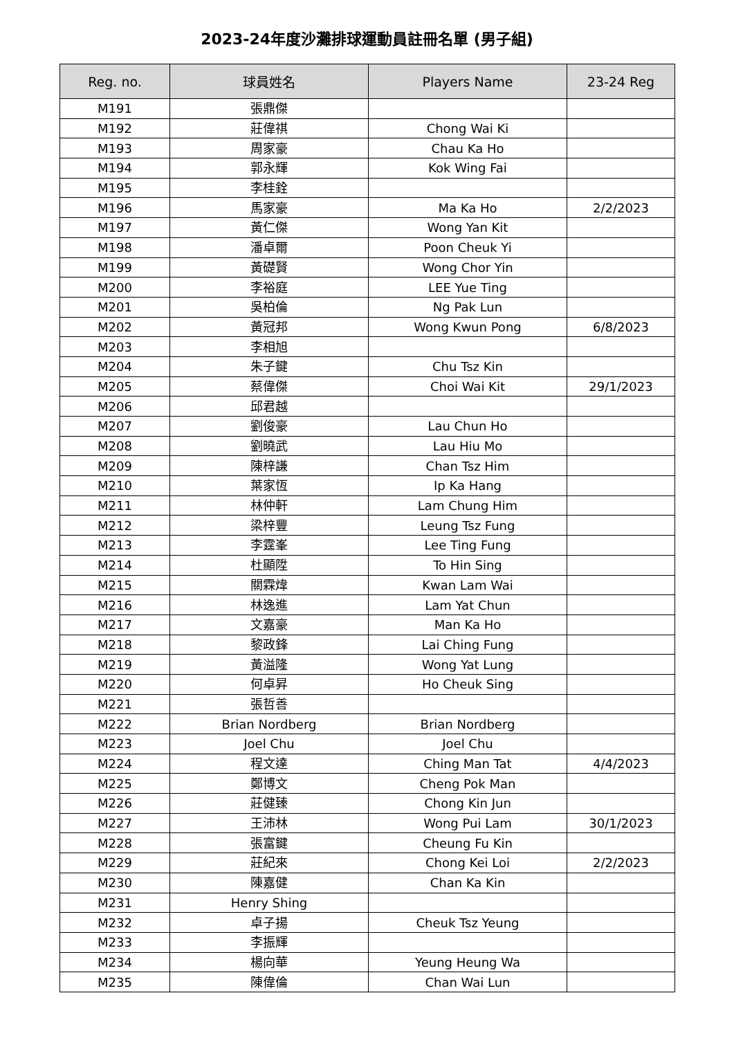2023-24年度沙灘排球運動員註冊名單 (男子組)
| Reg. no. | 球員姓名 | Players Name | 23-24 Reg |
| --- | --- | --- | --- |
| M191 | 張鼎傑 | | |
| M192 | 莊偉祺 | Chong Wai Ki | |
| M193 | 周家豪 | Chau Ka Ho | |
| M194 | 郭永輝 | Kok Wing Fai | |
| M195 | 李桂銓 | | |
| M196 | 馬家豪 | Ma Ka Ho | 2/2/2023 |
| M197 | 黃仁傑 | Wong Yan Kit | |
| M198 | 潘卓爾 | Poon Cheuk Yi | |
| M199 | 黃礎賢 | Wong Chor Yin | |
| M200 | 李裕庭 | LEE Yue Ting | |
| M201 | 吳柏倫 | Ng Pak Lun | |
| M202 | 黃冠邦 | Wong Kwun Pong | 6/8/2023 |
| M203 | 李相旭 | | |
| M204 | 朱子鍵 | Chu Tsz Kin | |
| M205 | 蔡偉傑 | Choi Wai Kit | 29/1/2023 |
| M206 | 邱君越 | | |
| M207 | 劉俊豪 | Lau Chun Ho | |
| M208 | 劉曉武 | Lau Hiu Mo | |
| M209 | 陳梓謙 | Chan Tsz Him | |
| M210 | 葉家恆 | Ip Ka Hang | |
| M211 | 林仲軒 | Lam Chung Him | |
| M212 | 梁梓豐 | Leung Tsz Fung | |
| M213 | 李霆峯 | Lee Ting Fung | |
| M214 | 杜顯陞 | To Hin Sing | |
| M215 | 關霖煒 | Kwan Lam Wai | |
| M216 | 林逸進 | Lam Yat Chun | |
| M217 | 文嘉豪 | Man Ka Ho | |
| M218 | 黎政鋒 | Lai Ching Fung | |
| M219 | 黃溢隆 | Wong Yat Lung | |
| M220 | 何卓昇 | Ho Cheuk Sing | |
| M221 | 張哲善 | | |
| M222 | Brian Nordberg | Brian Nordberg | |
| M223 | Joel Chu | Joel Chu | |
| M224 | 程文達 | Ching Man Tat | 4/4/2023 |
| M225 | 鄭博文 | Cheng Pok Man | |
| M226 | 莊健臻 | Chong Kin Jun | |
| M227 | 王沛林 | Wong Pui Lam | 30/1/2023 |
| M228 | 張富鍵 | Cheung Fu Kin | |
| M229 | 莊紀來 | Chong Kei Loi | 2/2/2023 |
| M230 | 陳嘉健 | Chan Ka Kin | |
| M231 | Henry Shing | | |
| M232 | 卓子揚 | Cheuk Tsz Yeung | |
| M233 | 李振輝 | | |
| M234 | 楊向華 | Yeung Heung Wa | |
| M235 | 陳偉倫 | Chan Wai Lun | |